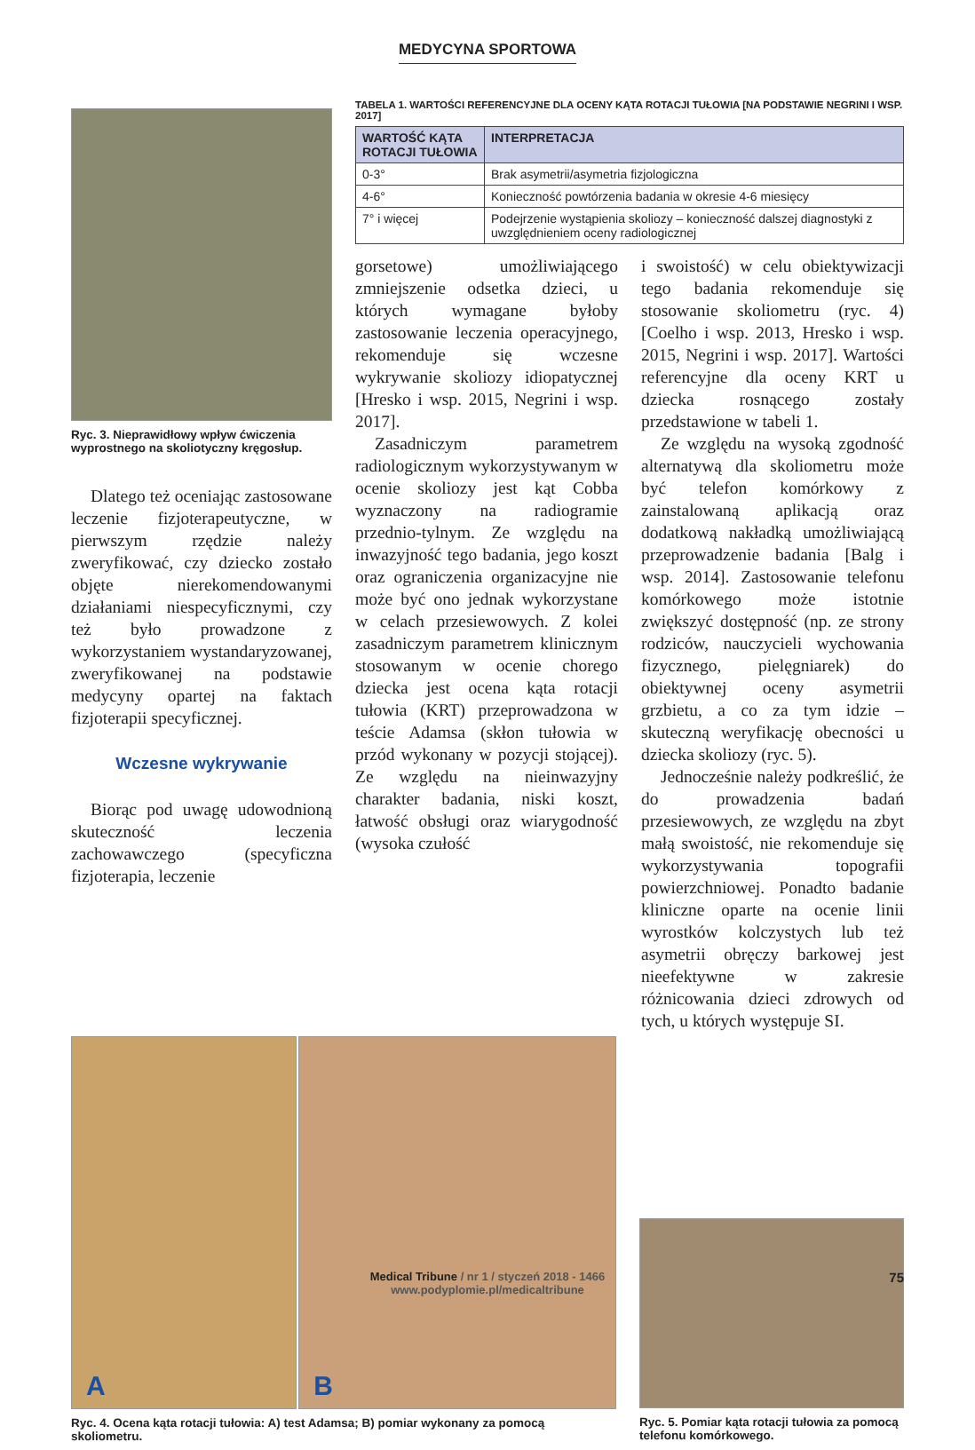MEDYCYNA SPORTOWA
Ryc. 3. Nieprawidłowy wpływ ćwiczenia wyprostnego na skoliotyczny kręgosłup.
Dlatego też oceniając zastosowane leczenie fizjoterapeutyczne, w pierwszym rzędzie należy zweryfikować, czy dziecko zostało objęte nierekomendowanymi działaniami niespecyficznymi, czy też było prowadzone z wykorzystaniem wystandaryzowanej, zweryfikowanej na podstawie medycyny opartej na faktach fizjoterapii specyficznej.
Wczesne wykrywanie
Biorąc pod uwagę udowodnioną skuteczność leczenia zachowawczego (specyficzna fizjoterapia, leczenie
TABELA 1. WARTOŚCI REFERENCYJNE DLA OCENY KĄTA ROTACJI TUŁOWIA [NA PODSTAWIE NEGRINI I WSP. 2017]
| WARTOŚĆ KĄTA ROTACJI TUŁOWIA | INTERPRETACJA |
| --- | --- |
| 0-3° | Brak asymetrii/asymetria fizjologiczna |
| 4-6° | Konieczność powtórzenia badania w okresie 4-6 miesięcy |
| 7° i więcej | Podejrzenie wystąpienia skoliozy – konieczność dalszej diagnostyki z uwzględnieniem oceny radiologicznej |
gorsetowe) umożliwiającego zmniejszenie odsetka dzieci, u których wymagane byłoby zastosowanie leczenia operacyjnego, rekomenduje się wczesne wykrywanie skoliozy idiopatycznej [Hresko i wsp. 2015, Negrini i wsp. 2017].
Zasadniczym parametrem radiologicznym wykorzystywanym w ocenie skoliozy jest kąt Cobba wyznaczony na radiogramie przednio-tylnym. Ze względu na inwazyjność tego badania, jego koszt oraz ograniczenia organizacyjne nie może być ono jednak wykorzystane w celach przesiewowych. Z kolei zasadniczym parametrem klinicznym stosowanym w ocenie chorego dziecka jest ocena kąta rotacji tułowia (KRT) przeprowadzona w teście Adamsa (skłon tułowia w przód wykonany w pozycji stojącej). Ze względu na nieinwazyjny charakter badania, niski koszt, łatwość obsługi oraz wiarygodność (wysoka czułość
i swoistość) w celu obiektywizacji tego badania rekomenduje się stosowanie skoliometru (ryc. 4) [Coelho i wsp. 2013, Hresko i wsp. 2015, Negrini i wsp. 2017]. Wartości referencyjne dla oceny KRT u dziecka rosnącego zostały przedstawione w tabeli 1.
Ze względu na wysoką zgodność alternatywą dla skoliometru może być telefon komórkowy z zainstalowaną aplikacją oraz dodatkową nakładką umożliwiającą przeprowadzenie badania [Balg i wsp. 2014]. Zastosowanie telefonu komórkowego może istotnie zwiększyć dostępność (np. ze strony rodziców, nauczycieli wychowania fizycznego, pielęgniarek) do obiektywnej oceny asymetrii grzbietu, a co za tym idzie – skuteczną weryfikację obecności u dziecka skoliozy (ryc. 5).
Jednocześnie należy podkreślić, że do prowadzenia badań przesiewowych, ze względu na zbyt małą swoistość, nie rekomenduje się wykorzystywania topografii powierzchniowej. Ponadto badanie kliniczne oparte na ocenie linii wyrostków kolczystych lub też asymetrii obręczy barkowej jest nieefektywne w zakresie różnicowania dzieci zdrowych od tych, u których występuje SI.
A
B
Ryc. 4. Ocena kąta rotacji tułowia: A) test Adamsa; B) pomiar wykonany za pomocą skoliometru.
Ryc. 5. Pomiar kąta rotacji tułowia za pomocą telefonu komórkowego.
Medical Tribune / nr 1 / styczeń 2018 - 1466
www.podyplomie.pl/medicaltribune
75